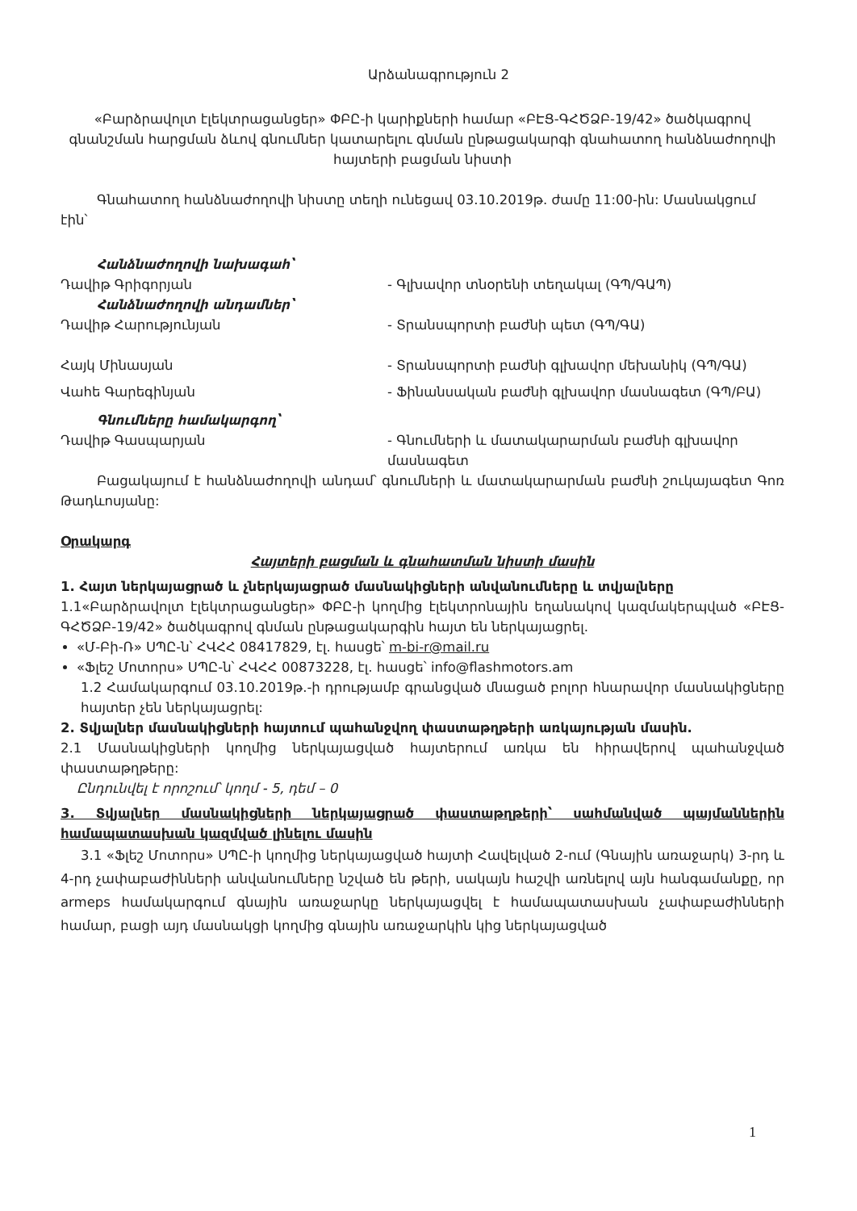Արձանագրություն 2
«Բարձրավոլտ էլեկտրացանցեր» ՓԲԸ-ի կարիքների համար «ԲԷՑ-ԳՀԾՁԲ-19/42» ծածկագրով գնանշման հարցման ձևով գնումներ կատարելու գնման ընթացակարգի գնահատող հանձնաժողովի հայտերի բացման նիստի
Գնահատող հանձնաժողովի նիստը տեղի ունեցավ 03.10.2019թ. ժամը 11:00-ին: Մասնակցում էին՝
Հանձնաժողովի նախագահ՝
Դավիթ Գրիգորյան - Գլխավոր տնօրենի տեղակալ (ԳՊ/ԳԱՊ)
Հանձնաժողովի անդամներ՝
Դավիթ Հարությունյան - Տրանսպորտի բաժնի պետ (ԳՊ/ԳԱ)
Հայկ Մինասյան - Տրանսպորտի բաժնի գլխավոր մեխանիկ (ԳՊ/ԳԱ)
Վահե Գարեգինյան - Ֆինանսական բաժնի գլխավոր մասնագետ (ԳՊ/ԲԱ)
Գնումները համակարգող՝
Դավիթ Գասպարյան - Գնումների և մատակարարման բաժնի գլխավոր մասնագետ
Բացակայում է հանձնաժողովի անդամ՝ գնումների և մատակարարման բաժնի շուկայագետ Գոռ Թադևոսյանը:
Օրակարգ
Հայտերի բացման և գնահատման նիստի մասին
1. Հայտ ներկայացրած և չներկայացրած մասնակիցների անվանումները և տվյալները
1.1«Բարձրավոլտ էլեկտրացանցեր» ՓԲԸ-ի կողմից էլեկտրոնային եղանակով կազմակերպված «ԲԷՑ-ԳՀԾՁԲ-19/42» ծածկագրով գնման ընթացակարգին հայտ են ներկայացրել.
«Մ-Բի-Ռ» ՍՊԸ-ն՝ ՀՎՀՀ 08417829, էլ. հասցե՝ m-bi-r@mail.ru
«Ֆլեշ Մոտորս» ՍՊԸ-ն՝ ՀՎՀՀ 00873228, էլ. հասցե՝ info@flashmotors.am
1.2 Համակարգում 03.10.2019թ.-ի դրությամբ գրանցված մնացած բոլոր հնարավոր մասնակիցները հայտեր չեն ներկայացրել:
2. Տվյալներ մասնակիցների հայտում պահանջվող փաստաթղթերի առկայության մասին.
2.1 Մասնակիցների կողմից ներկայացված հայտերում առկա են հիրավերով պահանջված փաստաթղթերը:
Ընդունվել է որոշում՝ կողմ - 5, դեմ – 0
3. Տվյալներ մասնակիցների ներկայացրած փաստաթղթերի՝ սահմանված պայմաններին համապատասխան կազմված լինելու մասին
3.1 «Ֆլեշ Մոտորս» ՍՊԸ-ի կողմից ներկայացված հայտի Հավելված 2-ում (Գնային առաջարկ) 3-րդ և 4-րդ չափաբաժինների անվանումները նշված են թերի, սակայն հաշվի առնելով այն հանգամանքը, որ armeps համակարգում գնային առաջարկը ներկայացվել է համապատասխան չափաբաժինների համար, բացի այդ մասնակցի կողմից գնային առաջարկին կից ներկայացված
1